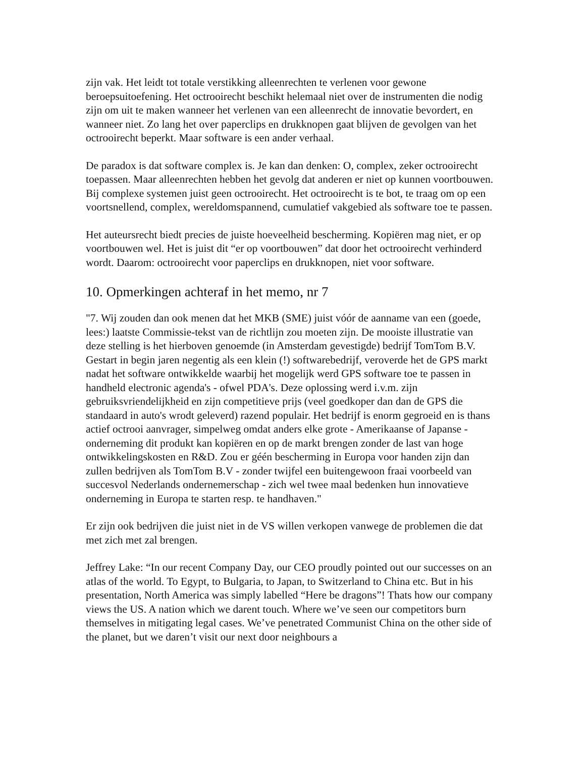zijn vak. Het leidt tot totale verstikking alleenrechten te verlenen voor gewone beroepsuitoefening. Het octrooirecht beschikt helemaal niet over de instrumenten die nodig zijn om uit te maken wanneer het verlenen van een alleenrecht de innovatie bevordert, en wanneer niet. Zo lang het over paperclips en drukknopen gaat blijven de gevolgen van het octrooirecht beperkt. Maar software is een ander verhaal.
De paradox is dat software complex is. Je kan dan denken: O, complex, zeker octrooirecht toepassen. Maar alleenrechten hebben het gevolg dat anderen er niet op kunnen voortbouwen. Bij complexe systemen juist geen octrooirecht. Het octrooirecht is te bot, te traag om op een voortsnellend, complex, wereldomspannend, cumulatief vakgebied als software toe te passen.
Het auteursrecht biedt precies de juiste hoeveelheid bescherming. Kopiëren mag niet, er op voortbouwen wel. Het is juist dit “er op voortbouwen” dat door het octrooirecht verhinderd wordt. Daarom: octrooirecht voor paperclips en drukknopen, niet voor software.
10. Opmerkingen achteraf in het memo, nr 7
"7. Wij zouden dan ook menen dat het MKB (SME) juist vóór de aanname van een (goede, lees:) laatste Commissie-tekst van de richtlijn zou moeten zijn. De mooiste illustratie van deze stelling is het hierboven genoemde (in Amsterdam gevestigde) bedrijf TomTom B.V. Gestart in begin jaren negentig als een klein (!) softwarebedrijf, veroverde het de GPS markt nadat het software ontwikkelde waarbij het mogelijk werd GPS software toe te passen in handheld electronic agenda's - ofwel PDA's. Deze oplossing werd i.v.m. zijn gebruiksvriendelijkheid en zijn competitieve prijs (veel goedkoper dan dan de GPS die standaard in auto's wrodt geleverd) razend populair. Het bedrijf is enorm gegroeid en is thans actief octrooi aanvrager, simpelweg omdat anders elke grote - Amerikaanse of Japanse - onderneming dit produkt kan kopiëren en op de markt brengen zonder de last van hoge ontwikkelingskosten en R&D. Zou er géén bescherming in Europa voor handen zijn dan zullen bedrijven als TomTom B.V - zonder twijfel een buitengewoon fraai voorbeeld van succesvol Nederlands ondernemerschap - zich wel twee maal bedenken hun innovatieve onderneming in Europa te starten resp. te handhaven."
Er zijn ook bedrijven die juist niet in de VS willen verkopen vanwege de problemen die dat met zich met zal brengen.
Jeffrey Lake: “In our recent Company Day, our CEO proudly pointed out our successes on an atlas of the world. To Egypt, to Bulgaria, to Japan, to Switzerland to China etc. But in his presentation, North America was simply labelled “Here be dragons”! Thats how our company views the US. A nation which we darent touch. Where we’ve seen our competitors burn themselves in mitigating legal cases. We’ve penetrated Communist China on the other side of the planet, but we daren’t visit our next door neighbours a